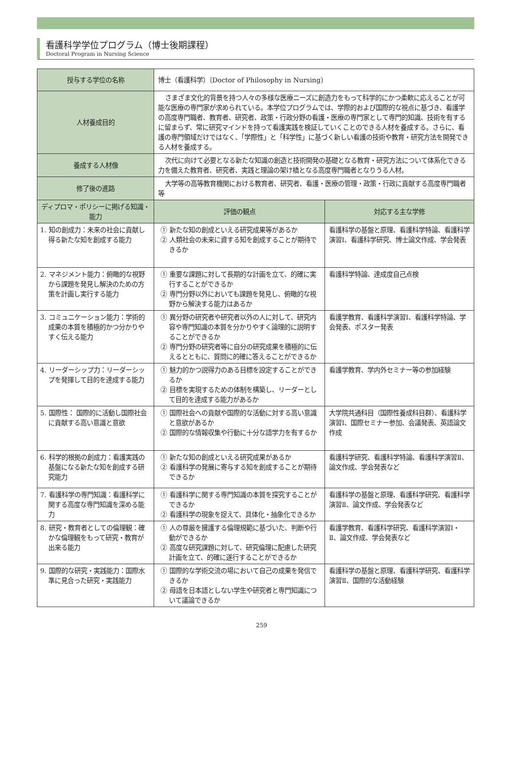看護科学学位プログラム（博士後期課程）
Doctoral Program in Nursing Science
| 授与する学位の名称 | 博士（看護科学）〔Doctor of Philosophy in Nursing〕 | |
| 人材養成目的 | さまざま文化的背景を持つ人々の多様な医療ニーズに創造力をもって科学的にかつ柔軟に応えることが可能な医療の専門家が求められている。本学位プログラムでは、学際的および国際的な視点に基づき、看護学の高度専門職者、教育者、研究者、政策・行政分野の看護・医療の専門家として専門的知識、技術を有するに留まらず、常に研究マインドを持って看護実践を検証していくことのできる人材を養成する。さらに、看護の専門領域だけではなく、「学際性」と「科学性」に基づく新しい看護の技術や教育・研究方法を開発できる人材を養成する。 | |
| 養成する人材像 | 次代に向けて必要となる新たな知識の創造と技術開発の基礎となる教育・研究方法について体系化できる力を備えた教育者、研究者、実践と理論の架け橋となる高度専門職者となりうる人材。 | |
| 修了後の進路 | 大学等の高等教育機関における教育者、研究者、看護・医療の管理・政策・行政に貢献する高度専門職者等 | |
| ディプロマ・ポリシーに掲げる知識・能力 | 評価の観点 | 対応する主な学修 |
| 1. 知の創成力：未来の社会に貢献し得る新たな知を創成する能力 | ① 新たな知の創成といえる研究成果等があるか ② 人類社会の未来に資する知を創成することが期待できるか | 看護科学の基盤と原理、看護科学特論、看護科学演習Ⅰ、看護科学研究、博士論文作成、学会発表 |
| 2. マネジメント能力：俯瞰的な視野から課題を発見し解決のための方策を計画し実行する能力 | ① 重要な課題に対して長期的な計画を立て、的確に実行することができるか ② 専門分野以外においても課題を発見し、俯瞰的な視野から解決する能力はあるか | 看護科学特論、達成度自己点検 |
| 3. コミュニケーション能力：学術的成果の本質を積極的かつ分かりやすく伝える能力 | ① 異分野の研究者や研究者以外の人に対して、研究内容や専門知識の本質を分かりやすく論理的に説明することができるか ② 専門分野の研究者等に自分の研究成果を積極的に伝えるとともに、質問に的確に答えることができるか | 看護学教育、看護科学演習Ⅰ、看護科学特論、学会発表、ポスター発表 |
| 4. リーダーシップ力：リーダーシップを発揮して目的を達成する能力 | ① 魅力的かつ説得力のある目標を設定することができるか ② 目標を実現するための体制を構築し、リーダーとして目的を達成する能力があるか | 看護学教育、学内外セミナー等の参加経験 |
| 5. 国際性： 国際的に活動し国際社会に貢献する高い意識と意欲 | ① 国際社会への貢献や国際的な活動に対する高い意識と意欲があるか ② 国際的な情報収集や行動に十分な語学力を有するか | 大学院共通科目（国際性養成科目群）、看護科学演習Ⅰ、国際セミナー参加、会議発表、英語論文作成 |
| 6. 科学的根拠の創成力：看護実践の基盤になる新たな知を創成する研究能力 | ① 新たな知の創成といえる研究成果があるか ② 看護科学の発展に寄与する知を創成することが期待できるか | 看護科学研究、看護科学特論、看護科学演習Ⅱ、論文作成、学会発表など |
| 7. 看護科学の専門知識：看護科学に関する高度な専門知識を深める能力 | ① 看護科学に関する専門知識の本質を探究することができるか ② 看護科学の現象を捉えて、具体化・抽象化できるか | 看護科学の基盤と原理、看護科学研究、看護科学演習Ⅱ、論文作成、学会発表など |
| 8. 研究・教育者としての倫理観：確かな倫理観をもって研究・教育が出来る能力 | ① 人の尊厳を擁護する倫理規範に基づいた、判断や行動ができるか ② 高度な研究課題に対して、研究倫理に配慮した研究計画を立て、的確に遂行することができるか | 看護学教育、看護科学研究、看護科学演習Ⅰ・Ⅱ、論文作成、学会発表など |
| 9. 国際的な研究・実践能力：国際水準に見合った研究・実践能力 | ① 国際的な学術交流の場において自己の成果を発信できるか ② 母語を日本語としない学生や研究者と専門知識について議論できるか | 看護科学の基盤と原理、看護科学研究、看護科学演習Ⅱ、国際的な活動経験 |
259